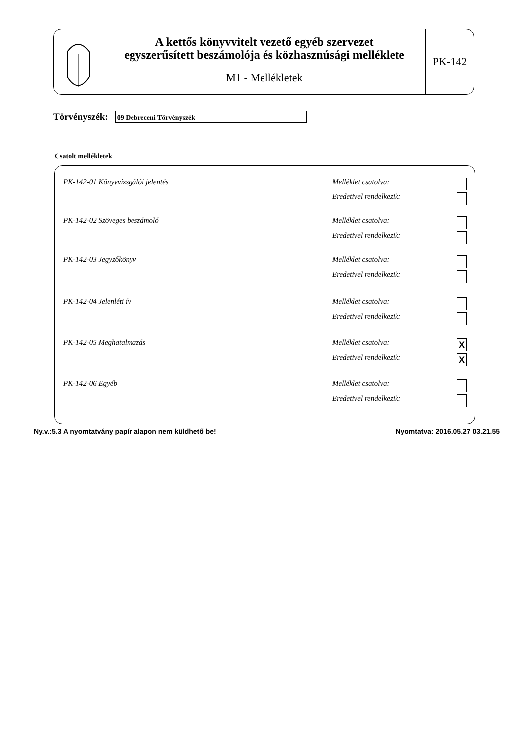A kettős könyvvitelt vezető egyéb szervezet
egyszerűsített beszámolója és közhasznúsági melléklete
M1 - Mellékletek
PK-142
Törvényszék:
09 Debreceni Törvényszék
Csatolt mellékletek
PK-142-01 Könyvvizsgálói jelentés
Melléklet csatolva:
Eredetivel rendelkezik:
PK-142-02 Szöveges beszámoló
Melléklet csatolva:
Eredetivel rendelkezik:
PK-142-03 Jegyzőkönyv
Melléklet csatolva:
Eredetivel rendelkezik:
PK-142-04 Jelenléti ív
Melléklet csatolva:
Eredetivel rendelkezik:
PK-142-05 Meghatalmazás
Melléklet csatolva: X
Eredetivel rendelkezik: X
PK-142-06 Egyéb
Melléklet csatolva:
Eredetivel rendelkezik:
Ny.v.:5.3 A nyomtatvány papír alapon nem küldhető be! Nyomtatva: 2016.05.27 03.21.55